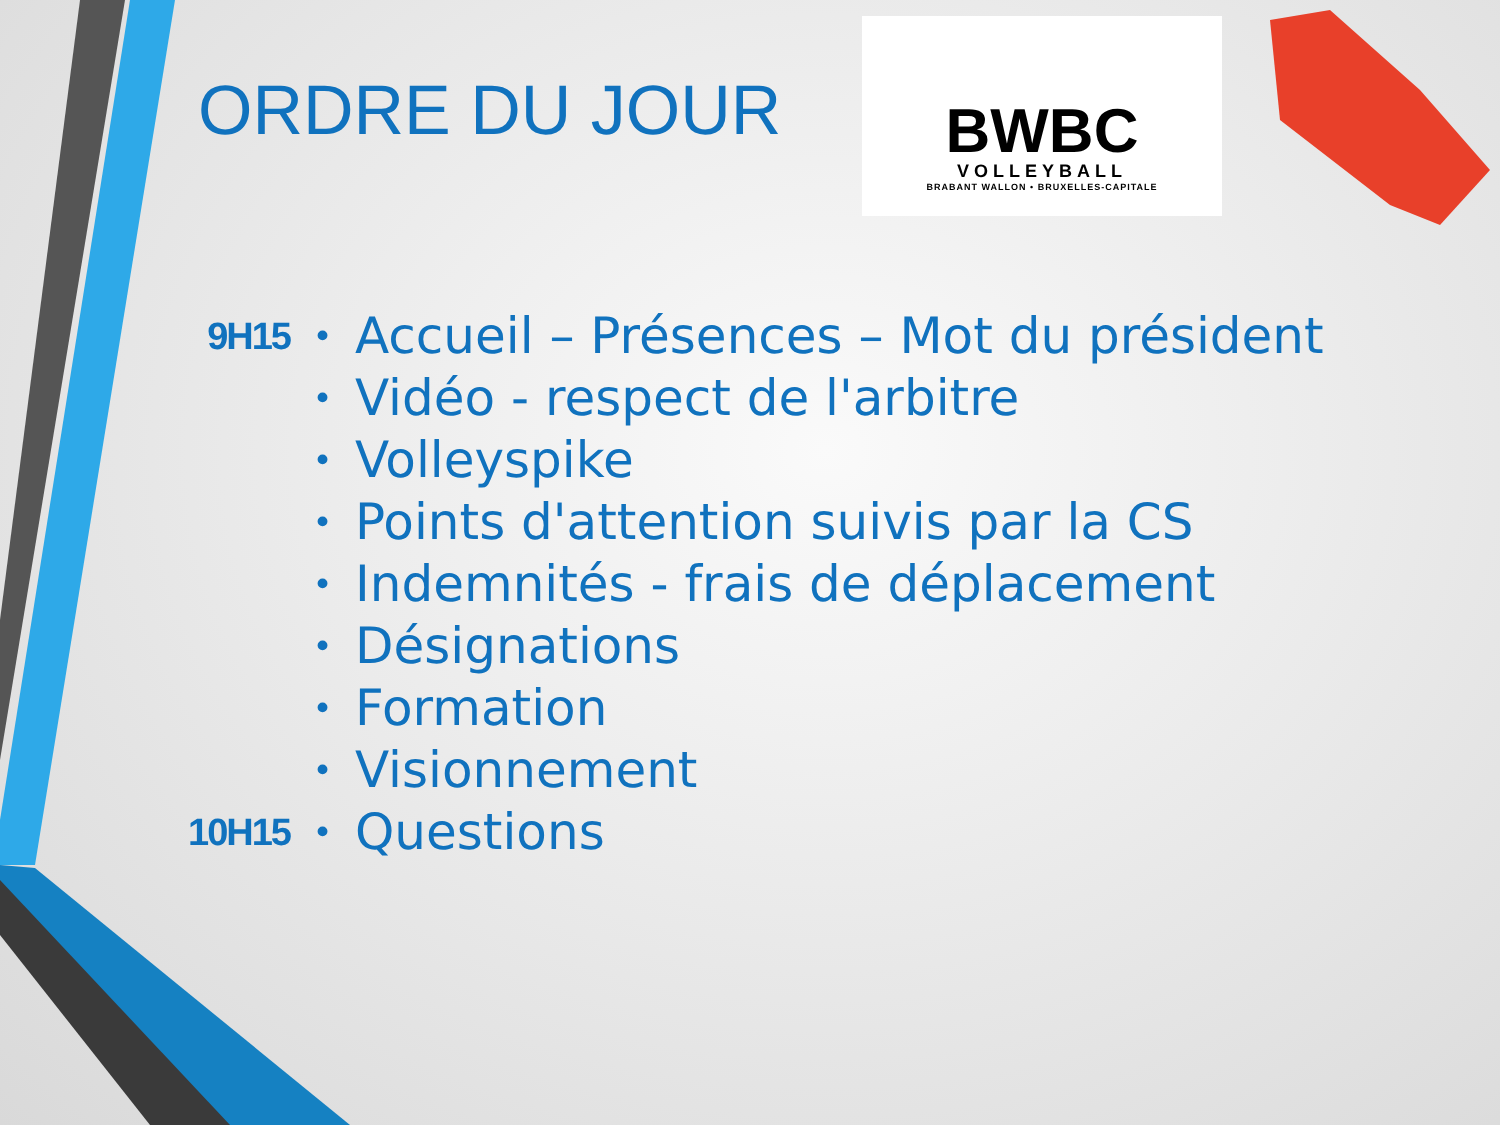ORDRE DU JOUR
BWBC
VOLLEYBALL
BRABANT WALLON • BRUXELLES-CAPITALE
9H15 • Accueil – Présences – Mot du président
• Vidéo - respect de l'arbitre
• Volleyspike
• Points d'attention suivis par la CS
• Indemnités - frais de déplacement
• Désignations
• Formation
• Visionnement
10H15 • Questions